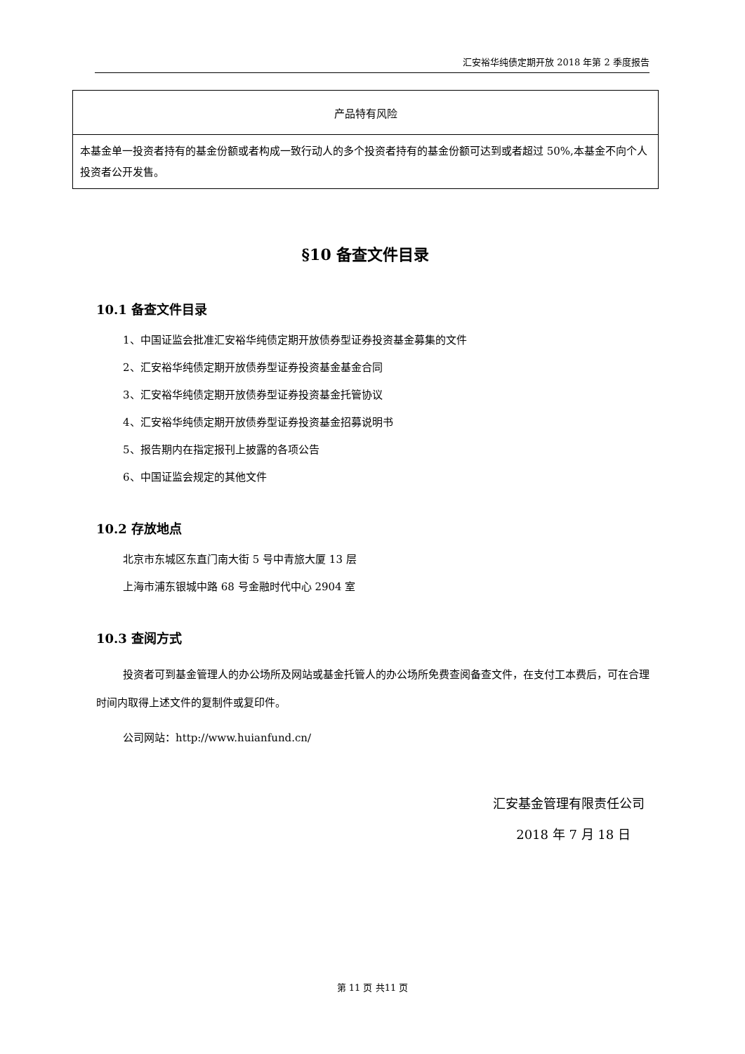汇安裕华纯债定期开放 2018 年第 2 季度报告
| 产品特有风险 |
| --- |
| 本基金单一投资者持有的基金份额或者构成一致行动人的多个投资者持有的基金份额可达到或者超过 50%,本基金不向个人投资者公开发售。 |
§10 备查文件目录
10.1 备查文件目录
1、中国证监会批准汇安裕华纯债定期开放债券型证券投资基金募集的文件
2、汇安裕华纯债定期开放债券型证券投资基金基金合同
3、汇安裕华纯债定期开放债券型证券投资基金托管协议
4、汇安裕华纯债定期开放债券型证券投资基金招募说明书
5、报告期内在指定报刊上披露的各项公告
6、中国证监会规定的其他文件
10.2 存放地点
北京市东城区东直门南大街 5 号中青旅大厦 13 层
上海市浦东银城中路 68 号金融时代中心 2904 室
10.3 查阅方式
投资者可到基金管理人的办公场所及网站或基金托管人的办公场所免费查阅备查文件，在支付工本费后，可在合理时间内取得上述文件的复制件或复印件。
公司网站：http://www.huianfund.cn/
汇安基金管理有限责任公司
2018 年 7 月 18 日
第 11 页 共11 页